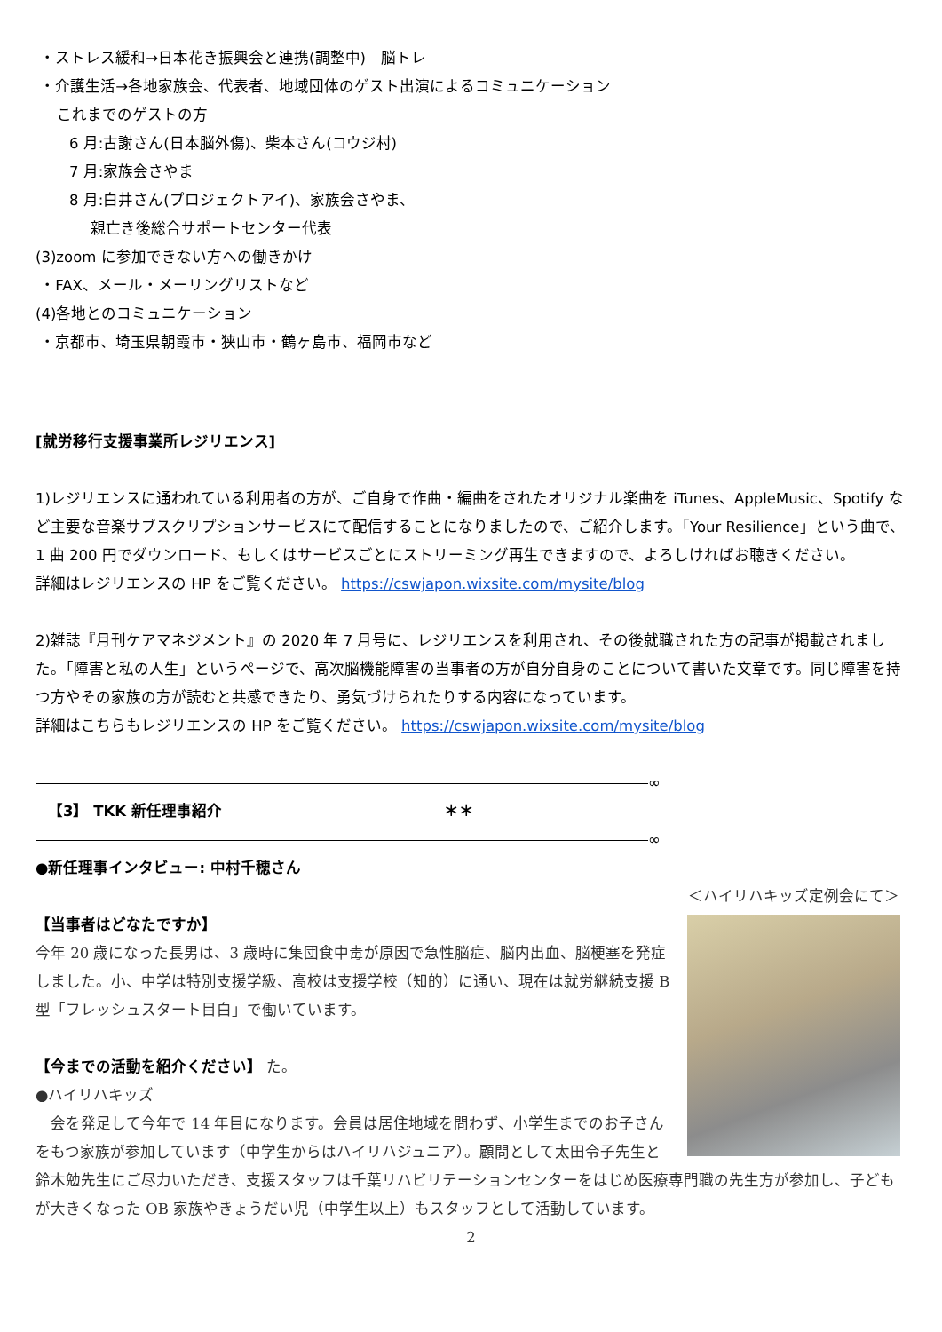・ストレス緩和→日本花き振興会と連携(調整中)　脳トレ
・介護生活→各地家族会、代表者、地域団体のゲスト出演によるコミュニケーション
これまでのゲストの方
6 月:古謝さん(日本脳外傷)、柴本さん(コウジ村)
7 月:家族会さやま
8 月:白井さん(プロジェクトアイ)、家族会さやま、
親亡き後総合サポートセンター代表
(3)zoom に参加できない方への働きかけ
・FAX、メール・メーリングリストなど
(4)各地とのコミュニケーション
・京都市、埼玉県朝霞市・狭山市・鶴ヶ島市、福岡市など
[就労移行支援事業所レジリエンス]
1)レジリエンスに通われている利用者の方が、ご自身で作曲・編曲をされたオリジナル楽曲を iTunes、AppleMusic、Spotify など主要な音楽サブスクリプションサービスにて配信することになりましたので、ご紹介します。「Your Resilience」という曲で、1 曲 200 円でダウンロード、もしくはサービスごとにストリーミング再生できますので、よろしければお聴きください。
詳細はレジリエンスの HP をご覧ください。 https://cswjapon.wixsite.com/mysite/blog
2)雑誌『月刊ケアマネジメント』の 2020 年 7 月号に、レジリエンスを利用され、その後就職された方の記事が掲載されました。「障害と私の人生」というページで、高次脳機能障害の当事者の方が自分自身のことについて書いた文章です。同じ障害を持つ方やその家族の方が読むと共感できたり、勇気づけられたりする内容になっています。
詳細はこちらもレジリエンスの HP をご覧ください。 https://cswjapon.wixsite.com/mysite/blog
∞
【3】 TKK 新任理事紹介 ＊＊
∞
●新任理事インタビュー: 中村千穂さん
＜ハイリハキッズ定例会にて＞
【当事者はどなたですか】
今年 20 歳になった長男は、3 歳時に集団食中毒が原因で急性脳症、脳内出血、脳梗塞を発症しました。小、中学は特別支援学級、高校は支援学校（知的）に通い、現在は就労継続支援 B 型「フレッシュスタート目白」で働いています。
【今までの活動を紹介ください】 た。
●ハイリハキッズ
　会を発足して今年で 14 年目になります。会員は居住地域を問わず、小学生までのお子さんをもつ家族が参加しています（中学生からはハイリハジュニア）。顧問として太田令子先生と鈴木勉先生にご尽力いただき、支援スタッフは千葉リハビリテーションセンターをはじめ医療専門職の先生方が参加し、子どもが大きくなった OB 家族やきょうだい児（中学生以上）もスタッフとして活動しています。
2